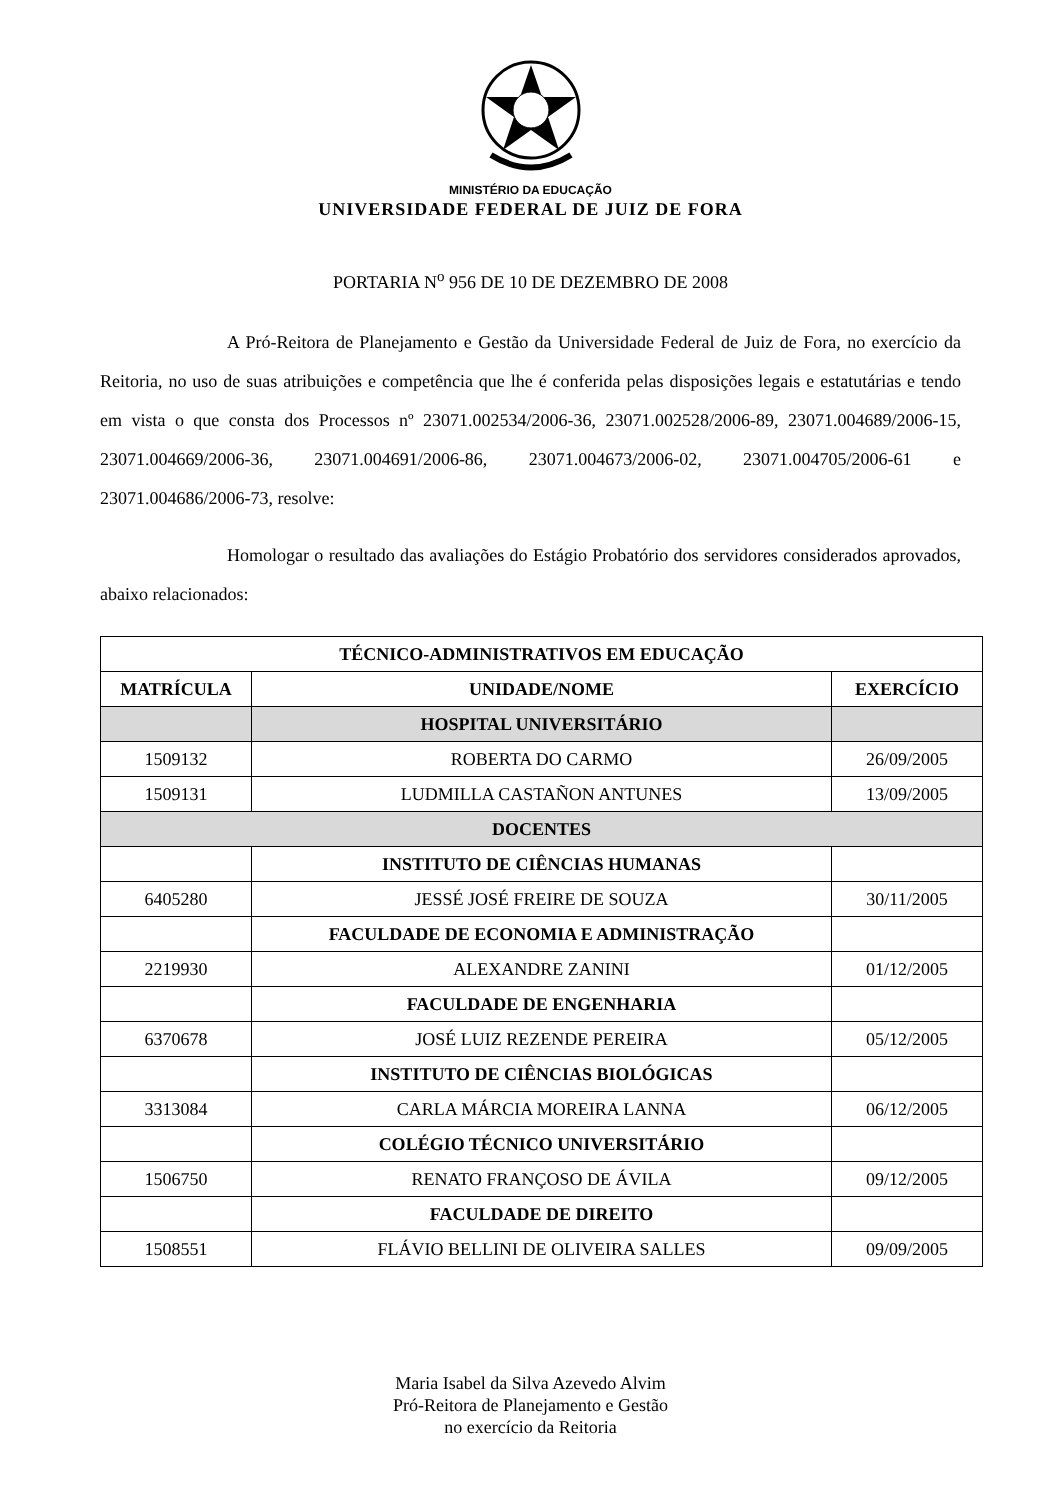MINISTÉRIO DA EDUCAÇÃO
UNIVERSIDADE FEDERAL DE JUIZ DE FORA
PORTARIA N<sup>o</sup> 956 DE 10 DE DEZEMBRO DE 2008
A Pró-Reitora de Planejamento e Gestão da Universidade Federal de Juiz de Fora, no exercício da Reitoria, no uso de suas atribuições e competência que lhe é conferida pelas disposições legais e estatutárias e tendo em vista o que consta dos Processos nº 23071.002534/2006-36, 23071.002528/2006-89, 23071.004689/2006-15, 23071.004669/2006-36, 23071.004691/2006-86, 23071.004673/2006-02, 23071.004705/2006-61 e 23071.004686/2006-73, resolve:
Homologar o resultado das avaliações do Estágio Probatório dos servidores considerados aprovados, abaixo relacionados:
| TÉCNICO-ADMINISTRATIVOS EM EDUCAÇÃO | | |
| --- | --- | --- |
| MATRÍCULA | UNIDADE/NOME | EXERCÍCIO |
| | HOSPITAL UNIVERSITÁRIO | |
| 1509132 | ROBERTA DO CARMO | 26/09/2005 |
| 1509131 | LUDMILLA CASTAÑON ANTUNES | 13/09/2005 |
| DOCENTES | | |
| | INSTITUTO DE CIÊNCIAS HUMANAS | |
| 6405280 | JESSÉ JOSÉ FREIRE DE SOUZA | 30/11/2005 |
| | FACULDADE DE ECONOMIA E ADMINISTRAÇÃO | |
| 2219930 | ALEXANDRE ZANINI | 01/12/2005 |
| | FACULDADE DE ENGENHARIA | |
| 6370678 | JOSÉ LUIZ REZENDE PEREIRA | 05/12/2005 |
| | INSTITUTO DE CIÊNCIAS BIOLÓGICAS | |
| 3313084 | CARLA MÁRCIA MOREIRA LANNA | 06/12/2005 |
| | COLÉGIO TÉCNICO UNIVERSITÁRIO | |
| 1506750 | RENATO FRANÇOSO DE ÁVILA | 09/12/2005 |
| | FACULDADE DE DIREITO | |
| 1508551 | FLÁVIO BELLINI DE OLIVEIRA SALLES | 09/09/2005 |
Maria Isabel da Silva Azevedo Alvim
Pró-Reitora de Planejamento e Gestão
no exercício da Reitoria